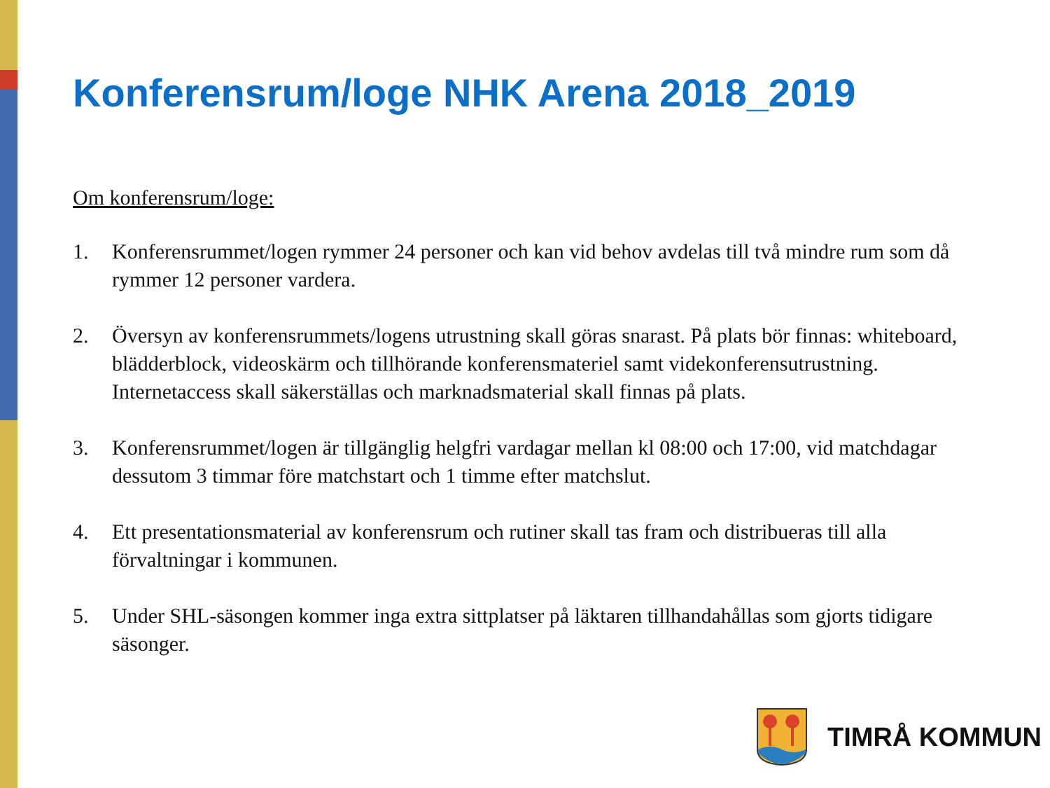Konferensrum/loge NHK Arena 2018_2019
Om konferensrum/loge:
1. Konferensrummet/logen rymmer 24 personer och kan vid behov avdelas till två mindre rum som då rymmer 12 personer vardera.
2. Översyn av konferensrummets/logens utrustning skall göras snarast. På plats bör finnas: whiteboard, blädderblock, videoskärm och tillhörande konferensmateriel samt videkonferensutrustning. Internetaccess skall säkerställas och marknadsmaterial skall finnas på plats.
3. Konferensrummet/logen är tillgänglig helgfri vardagar mellan kl 08:00 och 17:00, vid matchdagar dessutom 3 timmar före matchstart och 1 timme efter matchslut.
4. Ett presentationsmaterial av konferensrum och rutiner skall tas fram och distribueras till alla förvaltningar i kommunen.
5. Under SHL-säsongen kommer inga extra sittplatser på läktaren tillhandahållas som gjorts tidigare säsonger.
TIMRÅ KOMMUN